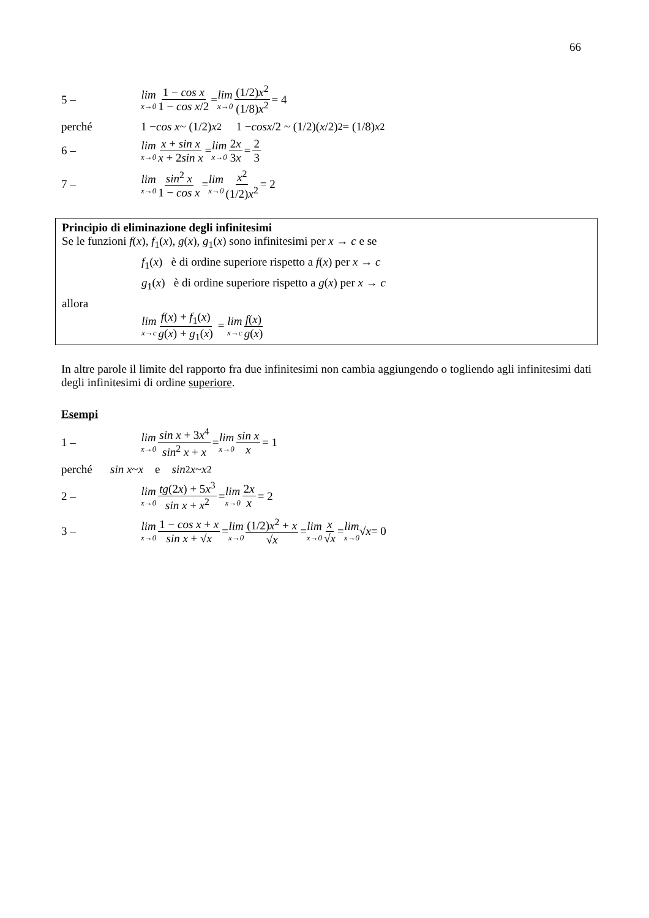66
5 – lim x→0 1 − cos x 1 − cos x/2 = lim x→0 (1/2)x<sup>2</sup> (1/8)x<sup>2</sup> = 4
perché 1 − cos x ~ (1/2) x<sup>2</sup> 1 − cos x /2 ~ (1/2)(x /2)<sup>2</sup> = (1/8) x<sup>2</sup>
6 – lim x→0 x + sin x x + 2sin x = lim x→0 2x 3x = 2 3
7 – lim x→0 sin<sup>2</sup> x 1 − cos x = lim x→0 x<sup>2</sup> (1/2)x<sup>2</sup> = 2
Principio di eliminazione degli infinitesimi
Se le funzioni f(x), f<sub>1</sub>(x), g(x), g<sub>1</sub>(x) sono infinitesimi per x → c e se
f<sub>1</sub>(x) è di ordine superiore rispetto a f(x) per x → c
g<sub>1</sub>(x) è di ordine superiore rispetto a g(x) per x → c
allora
lim x→c f(x) + f<sub>1</sub>(x) g(x) + g<sub>1</sub>(x) = lim x→c f(x) g(x)
In altre parole il limite del rapporto fra due infinitesimi non cambia aggiungendo o togliendo agli infinitesimi dati degli infinitesimi di ordine superiore.
Esempi
1 – lim x→0 sin x + 3x<sup>4</sup> sin<sup>2</sup> x + x = lim x→0 sin x x = 1
perché sin x ~ x e sin<sup>2</sup> x ~ x<sup>2</sup>
2 – lim x→0 tg(2x) + 5x<sup>3</sup> sin x + x<sup>2</sup> = lim x→0 2x x = 2
3 – lim x→0 1 − cos x + x sin x + √x = lim x→0 (1/2)x<sup>2</sup> + x √x = lim x→0 x √x = lim x→0 √ x = 0